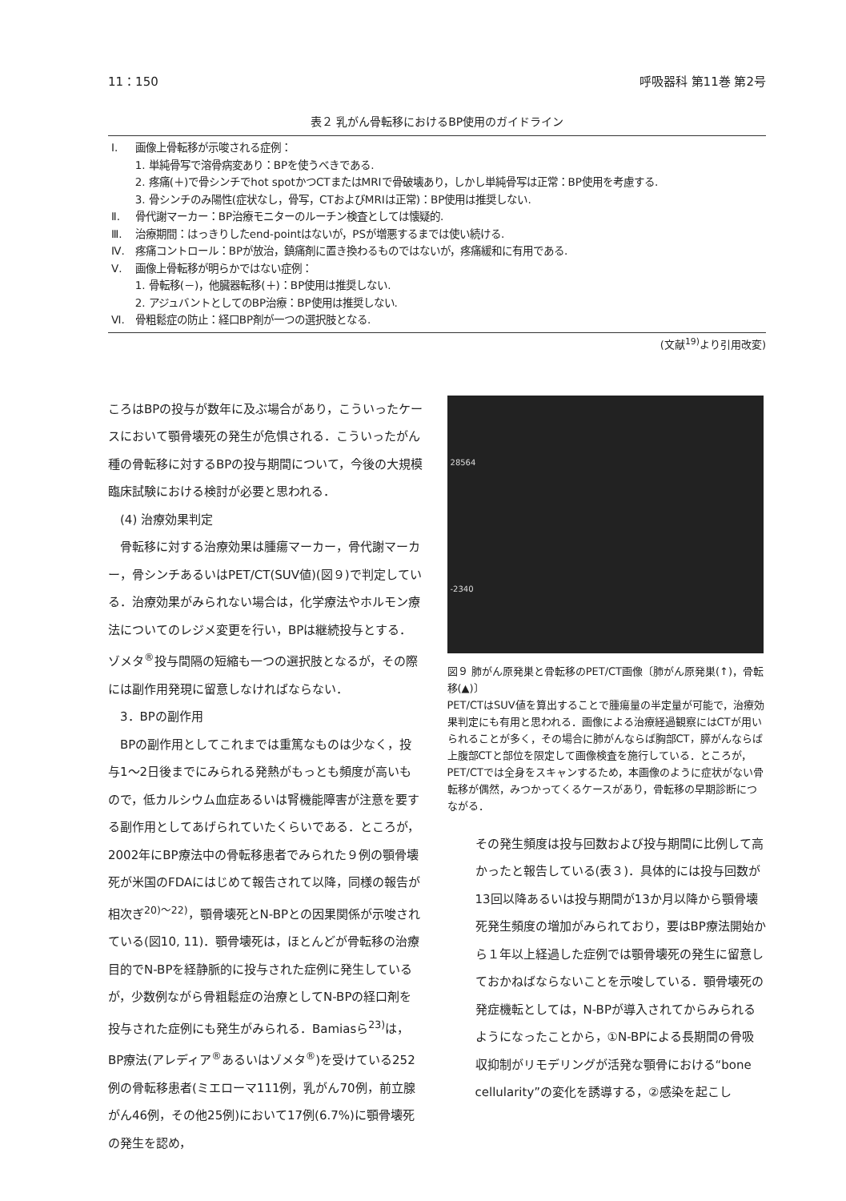11：150 呼吸器科 第11巻 第2号
表２ 乳がん骨転移におけるBP使用のガイドライン
| Ⅰ. | 画像上骨転移が示唆される症例： |
| | 1. 単純骨写で溶骨病変あり：BPを使うべきである. |
| | 2. 疼痛(＋)で骨シンチでhot spotかつCTまたはMRIで骨破壊あり，しかし単純骨写は正常：BP使用を考慮する. |
| | 3. 骨シンチのみ陽性(症状なし，骨写，CTおよびMRIは正常)：BP使用は推奨しない. |
| Ⅱ. | 骨代謝マーカー：BP治療モニターのルーチン検査としては懐疑的. |
| Ⅲ. | 治療期間：はっきりしたend-pointはないが，PSが増悪するまでは使い続ける. |
| Ⅳ. | 疼痛コントロール：BPが放治，鎮痛剤に置き換わるものではないが，疼痛緩和に有用である. |
| Ⅴ. | 画像上骨転移が明らかではない症例： |
| | 1. 骨転移(－)，他臓器転移(＋)：BP使用は推奨しない. |
| | 2. アジュバントとしてのBP治療：BP使用は推奨しない. |
| Ⅵ. | 骨粗鬆症の防止：経口BP剤が一つの選択肢となる. |
(文献<sup>19)</sup>より引用改変)
ころはBPの投与が数年に及ぶ場合があり，こういったケースにおいて顎骨壊死の発生が危惧される．こういったがん種の骨転移に対するBPの投与期間について，今後の大規模臨床試験における検討が必要と思われる．
　(4) 治療効果判定
　骨転移に対する治療効果は腫瘍マーカー，骨代謝マーカー，骨シンチあるいはPET/CT(SUV値)(図９)で判定している．治療効果がみられない場合は，化学療法やホルモン療法についてのレジメ変更を行い，BPは継続投与とする．ゾメタ<sup>®</sup>投与間隔の短縮も一つの選択肢となるが，その際には副作用発現に留意しなければならない．
　3．BPの副作用
　BPの副作用としてこれまでは重篤なものは少なく，投与1〜2日後までにみられる発熱がもっとも頻度が高いもので，低カルシウム血症あるいは腎機能障害が注意を要する副作用としてあげられていたくらいである．ところが，2002年にBP療法中の骨転移患者でみられた９例の顎骨壊死が米国のFDAにはじめて報告されて以降，同様の報告が相次ぎ<sup>20)〜22)</sup>，顎骨壊死とN-BPとの因果関係が示唆されている(図10, 11)．顎骨壊死は，ほとんどが骨転移の治療目的でN-BPを経静脈的に投与された症例に発生しているが，少数例ながら骨粗鬆症の治療としてN-BPの経口剤を投与された症例にも発生がみられる．Bamiasら<sup>23)</sup>は，BP療法(アレディア<sup>®</sup>あるいはゾメタ<sup>®</sup>)を受けている252例の骨転移患者(ミエローマ111例，乳がん70例，前立腺がん46例，その他25例)において17例(6.7%)に顎骨壊死の発生を認め，
28564
-2340
図９ 肺がん原発巣と骨転移のPET/CT画像〔肺がん原発巣(↑)，骨転移(▲)〕
PET/CTはSUV値を算出することで腫瘍量の半定量が可能で，治療効果判定にも有用と思われる．画像による治療経過観察にはCTが用いられることが多く，その場合に肺がんならば胸部CT，膵がんならば上腹部CTと部位を限定して画像検査を施行している．ところが，PET/CTでは全身をスキャンするため，本画像のように症状がない骨転移が偶然，みつかってくるケースがあり，骨転移の早期診断につながる．
その発生頻度は投与回数および投与期間に比例して高かったと報告している(表３)．具体的には投与回数が13回以降あるいは投与期間が13か月以降から顎骨壊死発生頻度の増加がみられており，要はBP療法開始から１年以上経過した症例では顎骨壊死の発生に留意しておかねばならないことを示唆している．顎骨壊死の発症機転としては，N-BPが導入されてからみられるようになったことから，①N-BPによる長期間の骨吸収抑制がリモデリングが活発な顎骨における“bone cellularity”の変化を誘導する，②感染を起こし